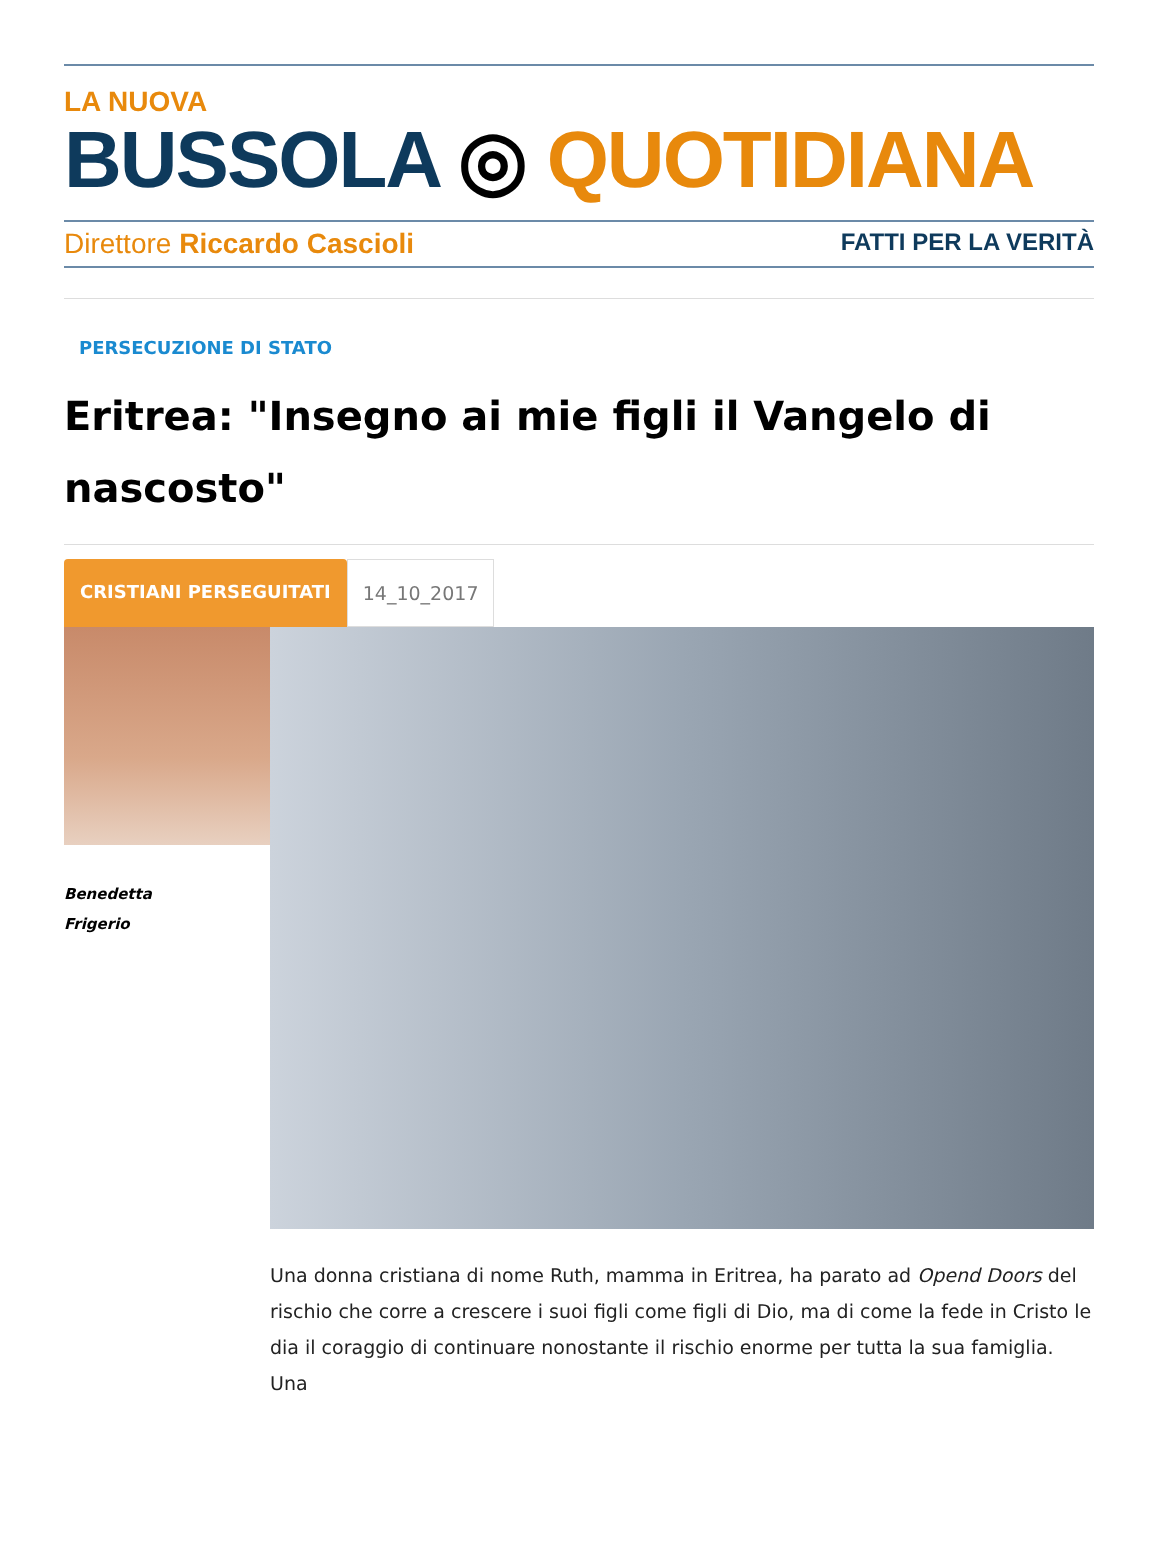LA NUOVA
BUSSOLA ◎ QUOTIDIANA
Direttore Riccardo Cascioli FATTI PER LA VERITÀ
PERSECUZIONE DI STATO
Eritrea: "Insegno ai mie figli il Vangelo di nascosto"
CRISTIANI PERSEGUITATI 14_10_2017
Benedetta
Frigerio
Una donna cristiana di nome Ruth, mamma in Eritrea, ha parato ad Opend Doors del rischio che corre a crescere i suoi figli come figli di Dio, ma di come la fede in Cristo le dia il coraggio di continuare nonostante il rischio enorme per tutta la sua famiglia. Una